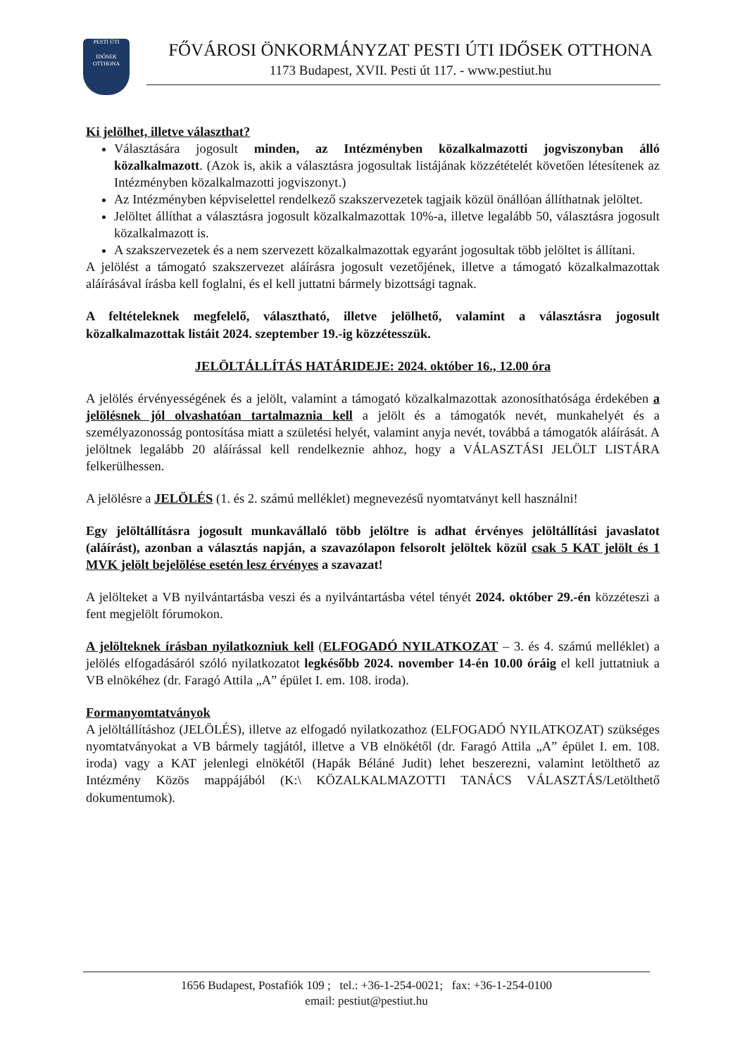PESTI ÚTI
IDŐSEK OTTHONA
FŐVÁROSI ÖNKORMÁNYZAT PESTI ÚTI IDŐSEK OTTHONA
1173 Budapest, XVII. Pesti út 117. - www.pestiut.hu
Ki jelölhet, illetve választhat?
Választására jogosult minden, az Intézményben közalkalmazotti jogviszonyban álló közalkalmazott. (Azok is, akik a választásra jogosultak listájának közzétételét követően létesítenek az Intézményben közalkalmazotti jogviszonyt.)
Az Intézményben képviselettel rendelkező szakszervezetek tagjaik közül önállóan állíthatnak jelöltet.
Jelöltet állíthat a választásra jogosult közalkalmazottak 10%-a, illetve legalább 50, választásra jogosult közalkalmazott is.
A szakszervezetek és a nem szervezett közalkalmazottak egyaránt jogosultak több jelöltet is állítani.
A jelölést a támogató szakszervezet aláírásra jogosult vezetőjének, illetve a támogató közalkalmazottak aláírásával írásba kell foglalni, és el kell juttatni bármely bizottsági tagnak.
A feltételeknek megfelelő, választható, illetve jelölhető, valamint a választásra jogosult közalkalmazottak listáit 2024. szeptember 19.-ig közzétesszük.
JELÖLTÁLLÍTÁS HATÁRIDEJE: 2024. október 16., 12.00 óra
A jelölés érvényességének és a jelölt, valamint a támogató közalkalmazottak azonosíthatósága érdekében a jelölésnek jól olvashatóan tartalmaznia kell a jelölt és a támogatók nevét, munkahelyét és a személyazonosság pontosítása miatt a születési helyét, valamint anyja nevét, továbbá a támogatók aláírását. A jelöltnek legalább 20 aláírással kell rendelkeznie ahhoz, hogy a VÁLASZTÁSI JELÖLT LISTÁRA felkerülhessen.
A jelölésre a JELÖLÉS (1. és 2. számú melléklet) megnevezésű nyomtatványt kell használni!
Egy jelöltállításra jogosult munkavállaló több jelöltre is adhat érvényes jelöltállítási javaslatot (aláírást), azonban a választás napján, a szavazólapon felsorolt jelöltek közül csak 5 KAT jelölt és 1 MVK jelölt bejelölése esetén lesz érvényes a szavazat!
A jelölteket a VB nyilvántartásba veszi és a nyilvántartásba vétel tényét 2024. október 29.-én közzéteszi a fent megjelölt fórumokon.
A jelölteknek írásban nyilatkozniuk kell (ELFOGADÓ NYILATKOZAT – 3. és 4. számú melléklet) a jelölés elfogadásáról szóló nyilatkozatot legkésőbb 2024. november 14-én 10.00 óráig el kell juttatniuk a VB elnökéhez (dr. Faragó Attila „A” épület I. em. 108. iroda).
Formanyomtatványok
A jelöltállításhoz (JELÖLÉS), illetve az elfogadó nyilatkozathoz (ELFOGADÓ NYILATKOZAT) szükséges nyomtatványokat a VB bármely tagjától, illetve a VB elnökétől (dr. Faragó Attila „A” épület I. em. 108. iroda) vagy a KAT jelenlegi elnökétől (Hapák Béláné Judit) lehet beszerezni, valamint letölthető az Intézmény Közös mappájából (K:\ KÖZALKALMAZOTTI TANÁCS VÁLASZTÁS/Letölthető dokumentumok).
1656 Budapest, Postafiók 109 ; tel.: +36-1-254-0021; fax: +36-1-254-0100
email: pestiut@pestiut.hu